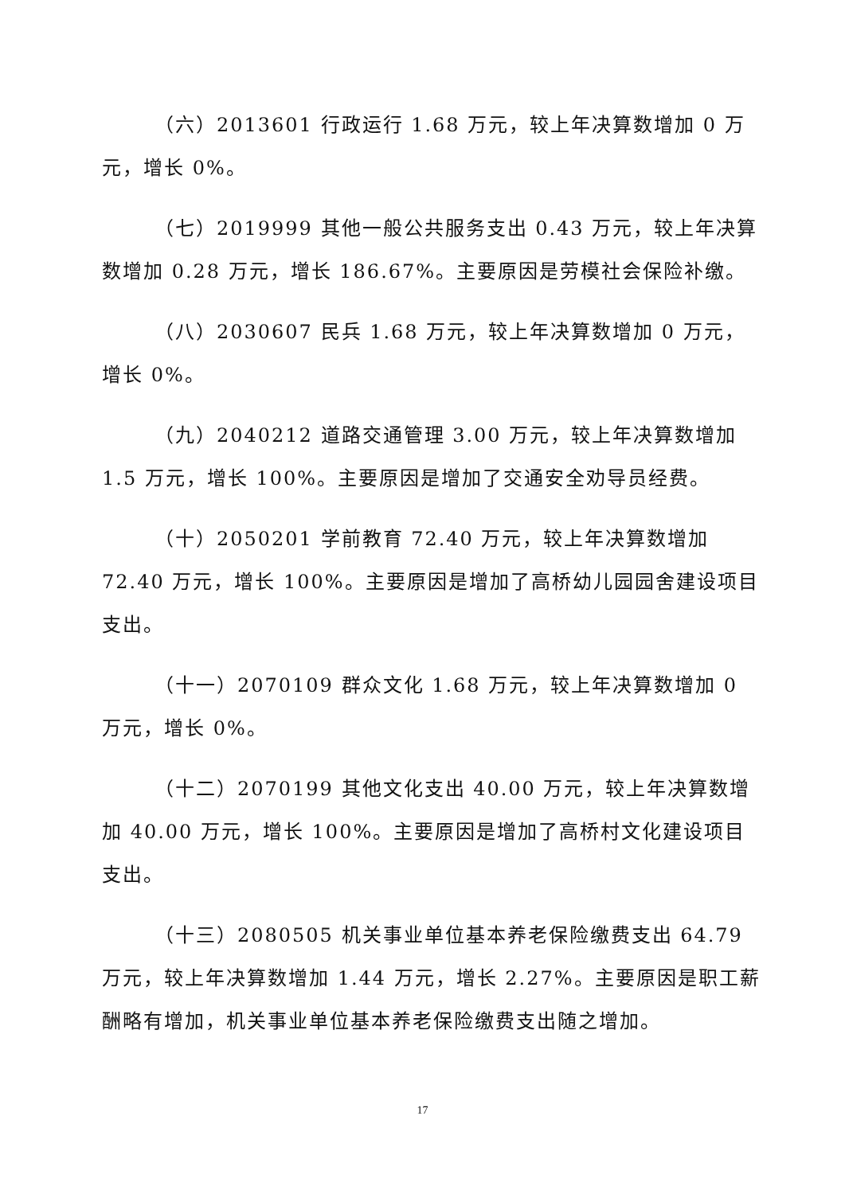（六）2013601 行政运行 1.68 万元，较上年决算数增加 0 万元，增长 0%。
（七）2019999 其他一般公共服务支出 0.43 万元，较上年决算数增加 0.28 万元，增长 186.67%。主要原因是劳模社会保险补缴。
（八）2030607 民兵 1.68 万元，较上年决算数增加 0 万元，增长 0%。
（九）2040212 道路交通管理 3.00 万元，较上年决算数增加 1.5 万元，增长 100%。主要原因是增加了交通安全劝导员经费。
（十）2050201 学前教育 72.40 万元，较上年决算数增加 72.40 万元，增长 100%。主要原因是增加了高桥幼儿园园舍建设项目支出。
（十一）2070109 群众文化 1.68 万元，较上年决算数增加 0 万元，增长 0%。
（十二）2070199 其他文化支出 40.00 万元，较上年决算数增加 40.00 万元，增长 100%。主要原因是增加了高桥村文化建设项目支出。
（十三）2080505 机关事业单位基本养老保险缴费支出 64.79 万元，较上年决算数增加 1.44 万元，增长 2.27%。主要原因是职工薪酬略有增加，机关事业单位基本养老保险缴费支出随之增加。
17